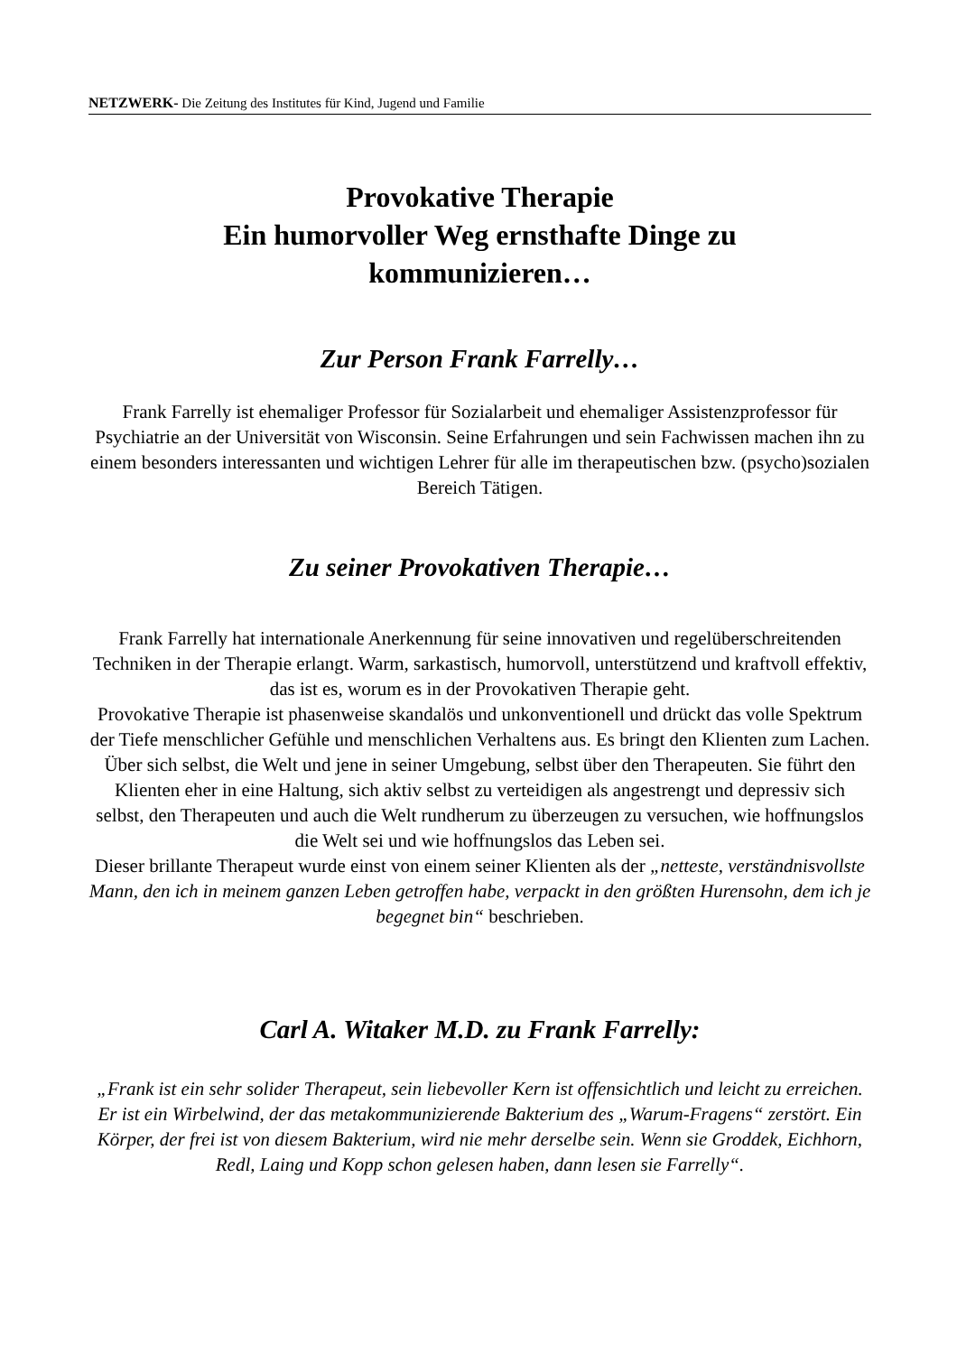NETZWERK- Die Zeitung des Institutes für Kind, Jugend und Familie
Provokative Therapie
Ein humorvoller Weg ernsthafte Dinge zu kommunizieren…
Zur Person Frank Farrelly…
Frank Farrelly ist ehemaliger Professor für Sozialarbeit und ehemaliger Assistenzprofessor für Psychiatrie an der Universität von Wisconsin. Seine Erfahrungen und sein Fachwissen machen ihn zu einem besonders interessanten und wichtigen Lehrer für alle im therapeutischen bzw. (psycho)sozialen Bereich Tätigen.
Zu seiner Provokativen Therapie…
Frank Farrelly hat internationale Anerkennung für seine innovativen und regelüberschreitenden Techniken in der Therapie erlangt. Warm, sarkastisch, humorvoll, unterstützend und kraftvoll effektiv, das ist es, worum es in der Provokativen Therapie geht.
Provokative Therapie ist phasenweise skandalös und unkonventionell und drückt das volle Spektrum der Tiefe menschlicher Gefühle und menschlichen Verhaltens aus. Es bringt den Klienten zum Lachen. Über sich selbst, die Welt und jene in seiner Umgebung, selbst über den Therapeuten. Sie führt den Klienten eher in eine Haltung, sich aktiv selbst zu verteidigen als angestrengt und depressiv sich selbst, den Therapeuten und auch die Welt rundherum zu überzeugen zu versuchen, wie hoffnungslos die Welt sei und wie hoffnungslos das Leben sei.
Dieser brillante Therapeut wurde einst von einem seiner Klienten als der „netteste, verständnisvollste Mann, den ich in meinem ganzen Leben getroffen habe, verpackt in den größten Hurensohn, dem ich je begegnet bin“ beschrieben.
Carl A. Witaker M.D. zu Frank Farrelly:
„Frank ist ein sehr solider Therapeut, sein liebevoller Kern ist offensichtlich und leicht zu erreichen. Er ist ein Wirbelwind, der das metakommunizierende Bakterium des „Warum-Fragens“ zerstört. Ein Körper, der frei ist von diesem Bakterium, wird nie mehr derselbe sein. Wenn sie Groddek, Eichhorn, Redl, Laing und Kopp schon gelesen haben, dann lesen sie Farrelly“.